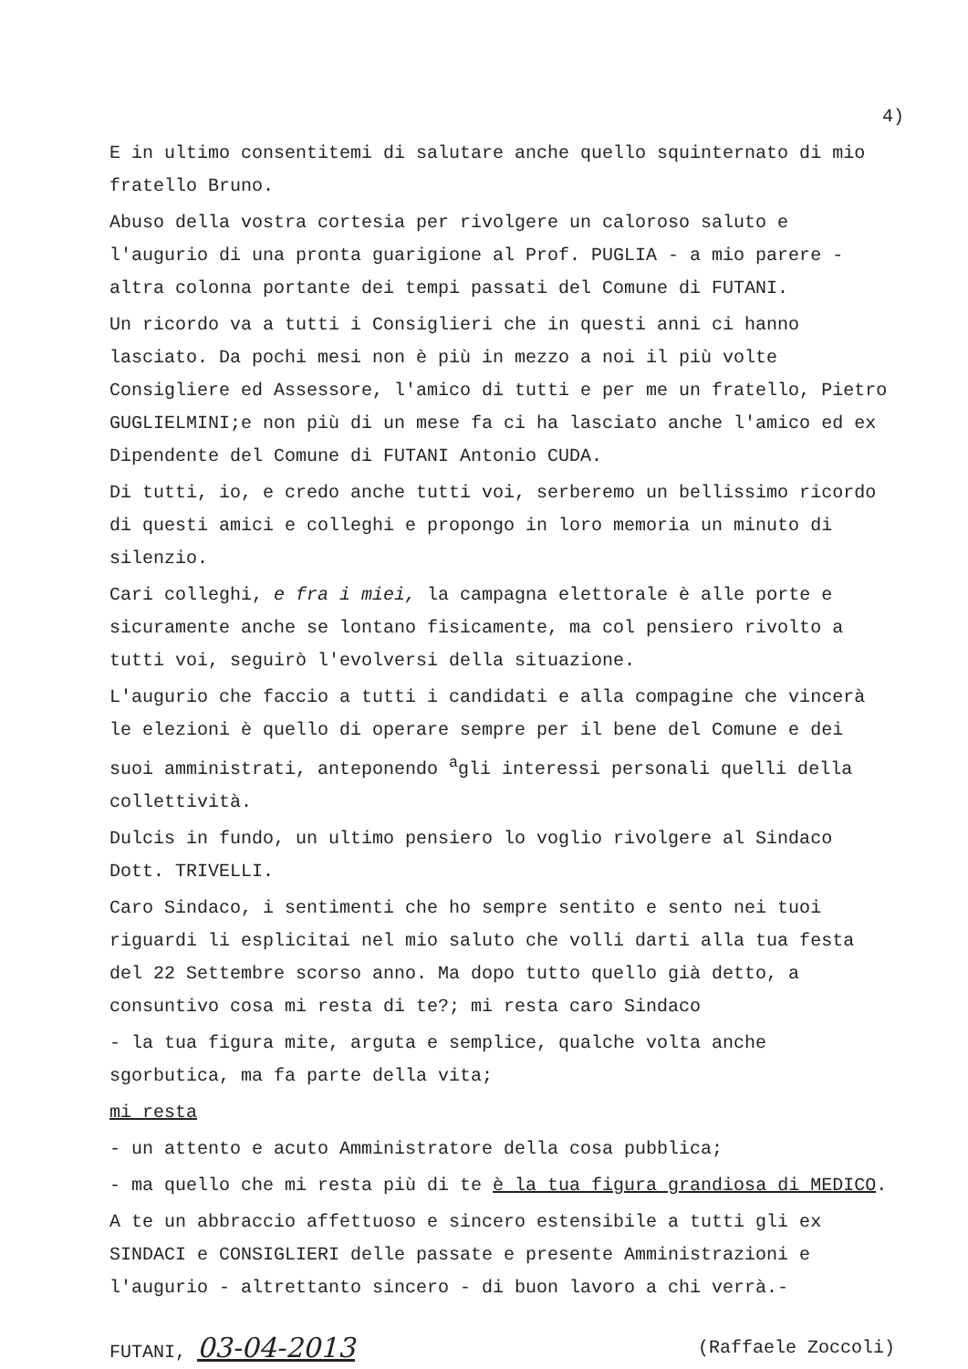4)
E in ultimo consentitemi di salutare anche quello squinternato di mio fratello Bruno.
Abuso della vostra cortesia per rivolgere un caloroso saluto e l'augurio di una pronta guarigione al Prof. PUGLIA - a mio parere - altra colonna portante dei tempi passati del Comune di FUTANI.
Un ricordo va a tutti i Consiglieri che in questi anni ci hanno lasciato. Da pochi mesi non è più in mezzo a noi il più volte Consigliere ed Assessore, l'amico di tutti e per me un fratello, Pietro GUGLIELMINI;e non più di un mese fa ci ha lasciato anche l'amico ed ex Dipendente del Comune di FUTANI Antonio CUDA.
Di tutti, io, e credo anche tutti voi, serberemo un bellissimo ricordo di questi amici e colleghi e propongo in loro memoria un minuto di silenzio.
Cari colleghi, e fra i miei, la campagna elettorale è alle porte e sicuramente anche se lontano fisicamente, ma col pensiero rivolto a tutti voi, seguirò l'evolversi della situazione.
L'augurio che faccio a tutti i candidati e alla compagine che vincerà le elezioni è quello di operare sempre per il bene del Comune e dei suoi amministrati, anteponendo <sup>a</sup>gli interessi personali quelli della collettività.
Dulcis in fundo, un ultimo pensiero lo voglio rivolgere al Sindaco Dott. TRIVELLI.
Caro Sindaco, i sentimenti che ho sempre sentito e sento nei tuoi riguardi li esplicitai nel mio saluto che volli darti alla tua festa del 22 Settembre scorso anno. Ma dopo tutto quello già detto, a consuntivo cosa mi resta di te?; mi resta caro Sindaco
- la tua figura mite, arguta e semplice, qualche volta anche sgorbutica, ma fa parte della vita;
mi resta
- un attento e acuto Amministratore della cosa pubblica;
- ma quello che mi resta più di te è la tua figura grandiosa di MEDICO.
A te un abbraccio affettuoso e sincero estensibile a tutti gli ex SINDACI e CONSIGLIERI delle passate e presente Amministrazioni e l'augurio - altrettanto sincero - di buon lavoro a chi verrà.-
FUTANI, 03-04-2013 (Raffaele Zoccoli)